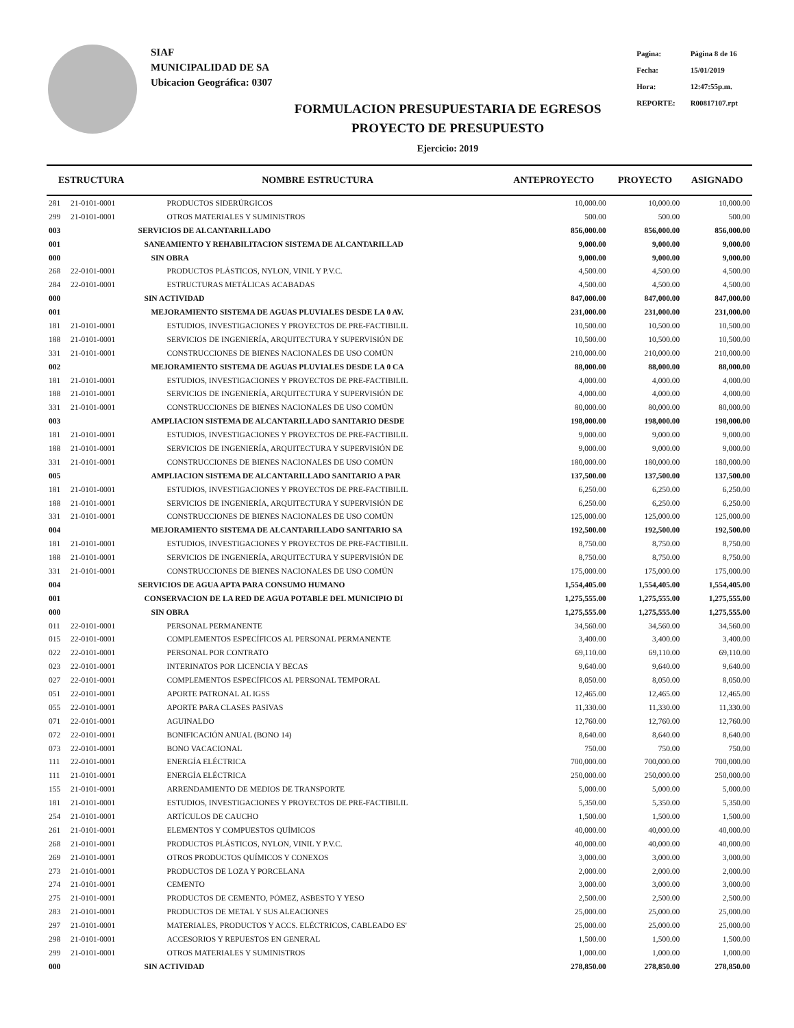SIAF
MUNICIPALIDAD DE SA
Ubicacion Geográfica: 0307
FORMULACION PRESUPUESTARIA DE EGRESOS
PROYECTO DE PRESUPUESTO
Ejercicio: 2019
| Pagina: | Página 8 de 16 |
| Fecha: | 15/01/2019 |
| Hora: | 12:47:55p.m. |
| REPORTE: | R00817107.rpt |
| ESTRUCTURA | | NOMBRE ESTRUCTURA | ANTEPROYECTO | PROYECTO | ASIGNADO |
| --- | --- | --- | --- | --- | --- |
| 281 | 21-0101-0001 | PRODUCTOS SIDERÚRGICOS | 10,000.00 | 10,000.00 | 10,000.00 |
| 299 | 21-0101-0001 | OTROS MATERIALES Y SUMINISTROS | 500.00 | 500.00 | 500.00 |
| 003 | | SERVICIOS DE ALCANTARILLADO | 856,000.00 | 856,000.00 | 856,000.00 |
| 001 | | SANEAMIENTO Y REHABILITACION SISTEMA DE ALCANTARILLAD | 9,000.00 | 9,000.00 | 9,000.00 |
| 000 | | SIN OBRA | 9,000.00 | 9,000.00 | 9,000.00 |
| 268 | 22-0101-0001 | PRODUCTOS PLÁSTICOS, NYLON, VINIL Y P.V.C. | 4,500.00 | 4,500.00 | 4,500.00 |
| 284 | 22-0101-0001 | ESTRUCTURAS METÁLICAS ACABADAS | 4,500.00 | 4,500.00 | 4,500.00 |
| 000 | | SIN ACTIVIDAD | 847,000.00 | 847,000.00 | 847,000.00 |
| 001 | | MEJORAMIENTO SISTEMA DE AGUAS PLUVIALES DESDE LA 0 AV. | 231,000.00 | 231,000.00 | 231,000.00 |
| 181 | 21-0101-0001 | ESTUDIOS, INVESTIGACIONES Y PROYECTOS DE PRE-FACTIBILIL | 10,500.00 | 10,500.00 | 10,500.00 |
| 188 | 21-0101-0001 | SERVICIOS DE INGENIERÍA, ARQUITECTURA Y SUPERVISIÓN DE | 10,500.00 | 10,500.00 | 10,500.00 |
| 331 | 21-0101-0001 | CONSTRUCCIONES DE BIENES NACIONALES DE USO COMÚN | 210,000.00 | 210,000.00 | 210,000.00 |
| 002 | | MEJORAMIENTO SISTEMA DE AGUAS PLUVIALES DESDE LA 0 CA | 88,000.00 | 88,000.00 | 88,000.00 |
| 181 | 21-0101-0001 | ESTUDIOS, INVESTIGACIONES Y PROYECTOS DE PRE-FACTIBILIL | 4,000.00 | 4,000.00 | 4,000.00 |
| 188 | 21-0101-0001 | SERVICIOS DE INGENIERÍA, ARQUITECTURA Y SUPERVISIÓN DE | 4,000.00 | 4,000.00 | 4,000.00 |
| 331 | 21-0101-0001 | CONSTRUCCIONES DE BIENES NACIONALES DE USO COMÚN | 80,000.00 | 80,000.00 | 80,000.00 |
| 003 | | AMPLIACION SISTEMA DE ALCANTARILLADO SANITARIO DESDE | 198,000.00 | 198,000.00 | 198,000.00 |
| 181 | 21-0101-0001 | ESTUDIOS, INVESTIGACIONES Y PROYECTOS DE PRE-FACTIBILIL | 9,000.00 | 9,000.00 | 9,000.00 |
| 188 | 21-0101-0001 | SERVICIOS DE INGENIERÍA, ARQUITECTURA Y SUPERVISIÓN DE | 9,000.00 | 9,000.00 | 9,000.00 |
| 331 | 21-0101-0001 | CONSTRUCCIONES DE BIENES NACIONALES DE USO COMÚN | 180,000.00 | 180,000.00 | 180,000.00 |
| 005 | | AMPLIACION SISTEMA DE ALCANTARILLADO SANITARIO A PAR | 137,500.00 | 137,500.00 | 137,500.00 |
| 181 | 21-0101-0001 | ESTUDIOS, INVESTIGACIONES Y PROYECTOS DE PRE-FACTIBILIL | 6,250.00 | 6,250.00 | 6,250.00 |
| 188 | 21-0101-0001 | SERVICIOS DE INGENIERÍA, ARQUITECTURA Y SUPERVISIÓN DE | 6,250.00 | 6,250.00 | 6,250.00 |
| 331 | 21-0101-0001 | CONSTRUCCIONES DE BIENES NACIONALES DE USO COMÚN | 125,000.00 | 125,000.00 | 125,000.00 |
| 004 | | MEJORAMIENTO SISTEMA DE ALCANTARILLADO SANITARIO SA | 192,500.00 | 192,500.00 | 192,500.00 |
| 181 | 21-0101-0001 | ESTUDIOS, INVESTIGACIONES Y PROYECTOS DE PRE-FACTIBILIL | 8,750.00 | 8,750.00 | 8,750.00 |
| 188 | 21-0101-0001 | SERVICIOS DE INGENIERÍA, ARQUITECTURA Y SUPERVISIÓN DE | 8,750.00 | 8,750.00 | 8,750.00 |
| 331 | 21-0101-0001 | CONSTRUCCIONES DE BIENES NACIONALES DE USO COMÚN | 175,000.00 | 175,000.00 | 175,000.00 |
| 004 | | SERVICIOS DE AGUA APTA PARA CONSUMO HUMANO | 1,554,405.00 | 1,554,405.00 | 1,554,405.00 |
| 001 | | CONSERVACION DE LA RED DE AGUA POTABLE DEL MUNICIPIO DI | 1,275,555.00 | 1,275,555.00 | 1,275,555.00 |
| 000 | | SIN OBRA | 1,275,555.00 | 1,275,555.00 | 1,275,555.00 |
| 011 | 22-0101-0001 | PERSONAL PERMANENTE | 34,560.00 | 34,560.00 | 34,560.00 |
| 015 | 22-0101-0001 | COMPLEMENTOS ESPECÍFICOS AL PERSONAL PERMANENTE | 3,400.00 | 3,400.00 | 3,400.00 |
| 022 | 22-0101-0001 | PERSONAL POR CONTRATO | 69,110.00 | 69,110.00 | 69,110.00 |
| 023 | 22-0101-0001 | INTERINATOS POR LICENCIA Y BECAS | 9,640.00 | 9,640.00 | 9,640.00 |
| 027 | 22-0101-0001 | COMPLEMENTOS ESPECÍFICOS AL PERSONAL TEMPORAL | 8,050.00 | 8,050.00 | 8,050.00 |
| 051 | 22-0101-0001 | APORTE PATRONAL AL IGSS | 12,465.00 | 12,465.00 | 12,465.00 |
| 055 | 22-0101-0001 | APORTE PARA CLASES PASIVAS | 11,330.00 | 11,330.00 | 11,330.00 |
| 071 | 22-0101-0001 | AGUINALDO | 12,760.00 | 12,760.00 | 12,760.00 |
| 072 | 22-0101-0001 | BONIFICACIÓN ANUAL (BONO 14) | 8,640.00 | 8,640.00 | 8,640.00 |
| 073 | 22-0101-0001 | BONO VACACIONAL | 750.00 | 750.00 | 750.00 |
| 111 | 22-0101-0001 | ENERGÍA ELÉCTRICA | 700,000.00 | 700,000.00 | 700,000.00 |
| 111 | 21-0101-0001 | ENERGÍA ELÉCTRICA | 250,000.00 | 250,000.00 | 250,000.00 |
| 155 | 21-0101-0001 | ARRENDAMIENTO DE MEDIOS DE TRANSPORTE | 5,000.00 | 5,000.00 | 5,000.00 |
| 181 | 21-0101-0001 | ESTUDIOS, INVESTIGACIONES Y PROYECTOS DE PRE-FACTIBILIL | 5,350.00 | 5,350.00 | 5,350.00 |
| 254 | 21-0101-0001 | ARTÍCULOS DE CAUCHO | 1,500.00 | 1,500.00 | 1,500.00 |
| 261 | 21-0101-0001 | ELEMENTOS Y COMPUESTOS QUÍMICOS | 40,000.00 | 40,000.00 | 40,000.00 |
| 268 | 21-0101-0001 | PRODUCTOS PLÁSTICOS, NYLON, VINIL Y P.V.C. | 40,000.00 | 40,000.00 | 40,000.00 |
| 269 | 21-0101-0001 | OTROS PRODUCTOS QUÍMICOS Y CONEXOS | 3,000.00 | 3,000.00 | 3,000.00 |
| 273 | 21-0101-0001 | PRODUCTOS DE LOZA Y PORCELANA | 2,000.00 | 2,000.00 | 2,000.00 |
| 274 | 21-0101-0001 | CEMENTO | 3,000.00 | 3,000.00 | 3,000.00 |
| 275 | 21-0101-0001 | PRODUCTOS DE CEMENTO, PÓMEZ, ASBESTO Y YESO | 2,500.00 | 2,500.00 | 2,500.00 |
| 283 | 21-0101-0001 | PRODUCTOS DE METAL Y SUS ALEACIONES | 25,000.00 | 25,000.00 | 25,000.00 |
| 297 | 21-0101-0001 | MATERIALES, PRODUCTOS Y ACCS. ELÉCTRICOS, CABLEADO ES' | 25,000.00 | 25,000.00 | 25,000.00 |
| 298 | 21-0101-0001 | ACCESORIOS Y REPUESTOS EN GENERAL | 1,500.00 | 1,500.00 | 1,500.00 |
| 299 | 21-0101-0001 | OTROS MATERIALES Y SUMINISTROS | 1,000.00 | 1,000.00 | 1,000.00 |
| 000 | | SIN ACTIVIDAD | 278,850.00 | 278,850.00 | 278,850.00 |